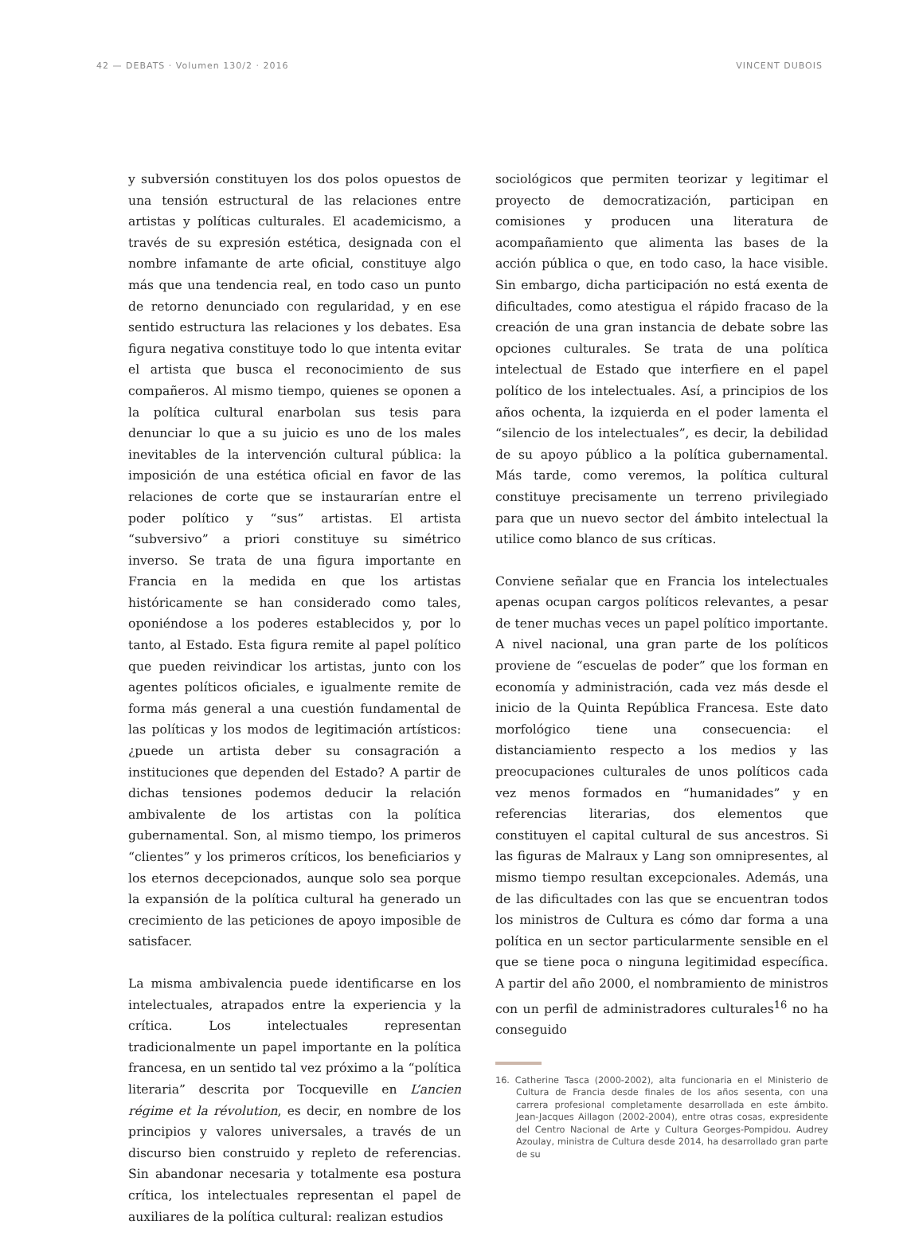42 — DEBATS · Volumen 130/2 · 2016 VINCENT DUBOIS
y subversión constituyen los dos polos opuestos de una tensión estructural de las relaciones entre artistas y políticas culturales. El academicismo, a través de su expresión estética, designada con el nombre infamante de arte oficial, constituye algo más que una tendencia real, en todo caso un punto de retorno denunciado con regularidad, y en ese sentido estructura las relaciones y los debates. Esa figura negativa constituye todo lo que intenta evitar el artista que busca el reconocimiento de sus compañeros. Al mismo tiempo, quienes se oponen a la política cultural enarbolan sus tesis para denunciar lo que a su juicio es uno de los males inevitables de la intervención cultural pública: la imposición de una estética oficial en favor de las relaciones de corte que se instaurarían entre el poder político y “sus” artistas. El artista “subversivo” a priori constituye su simétrico inverso. Se trata de una figura importante en Francia en la medida en que los artistas históricamente se han considerado como tales, oponiéndose a los poderes establecidos y, por lo tanto, al Estado. Esta figura remite al papel político que pueden reivindicar los artistas, junto con los agentes políticos oficiales, e igualmente remite de forma más general a una cuestión fundamental de las políticas y los modos de legitimación artísticos: ¿puede un artista deber su consagración a instituciones que dependen del Estado? A partir de dichas tensiones podemos deducir la relación ambivalente de los artistas con la política gubernamental. Son, al mismo tiempo, los primeros “clientes” y los primeros críticos, los beneficiarios y los eternos decepcionados, aunque solo sea porque la expansión de la política cultural ha generado un crecimiento de las peticiones de apoyo imposible de satisfacer.
La misma ambivalencia puede identificarse en los intelectuales, atrapados entre la experiencia y la crítica. Los intelectuales representan tradicionalmente un papel importante en la política francesa, en un sentido tal vez próximo a la “política literaria” descrita por Tocqueville en L’ancien régime et la révolution, es decir, en nombre de los principios y valores universales, a través de un discurso bien construido y repleto de referencias. Sin abandonar necesaria y totalmente esa postura crítica, los intelectuales representan el papel de auxiliares de la política cultural: realizan estudios
sociológicos que permiten teorizar y legitimar el proyecto de democratización, participan en comisiones y producen una literatura de acompañamiento que alimenta las bases de la acción pública o que, en todo caso, la hace visible. Sin embargo, dicha participación no está exenta de dificultades, como atestigua el rápido fracaso de la creación de una gran instancia de debate sobre las opciones culturales. Se trata de una política intelectual de Estado que interfiere en el papel político de los intelectuales. Así, a principios de los años ochenta, la izquierda en el poder lamenta el “silencio de los intelectuales”, es decir, la debilidad de su apoyo público a la política gubernamental. Más tarde, como veremos, la política cultural constituye precisamente un terreno privilegiado para que un nuevo sector del ámbito intelectual la utilice como blanco de sus críticas.
Conviene señalar que en Francia los intelectuales apenas ocupan cargos políticos relevantes, a pesar de tener muchas veces un papel político importante. A nivel nacional, una gran parte de los políticos proviene de “escuelas de poder” que los forman en economía y administración, cada vez más desde el inicio de la Quinta República Francesa. Este dato morfológico tiene una consecuencia: el distanciamiento respecto a los medios y las preocupaciones culturales de unos políticos cada vez menos formados en “humanidades” y en referencias literarias, dos elementos que constituyen el capital cultural de sus ancestros. Si las figuras de Malraux y Lang son omnipresentes, al mismo tiempo resultan excepcionales. Además, una de las dificultades con las que se encuentran todos los ministros de Cultura es cómo dar forma a una política en un sector particularmente sensible en el que se tiene poca o ninguna legitimidad específica. A partir del año 2000, el nombramiento de ministros con un perfil de administradores culturales<sup>16</sup> no ha conseguido
16. Catherine Tasca (2000-2002), alta funcionaria en el Ministerio de Cultura de Francia desde finales de los años sesenta, con una carrera profesional completamente desarrollada en este ámbito. Jean-Jacques Aillagon (2002-2004), entre otras cosas, expresidente del Centro Nacional de Arte y Cultura Georges-Pompidou. Audrey Azoulay, ministra de Cultura desde 2014, ha desarrollado gran parte de su